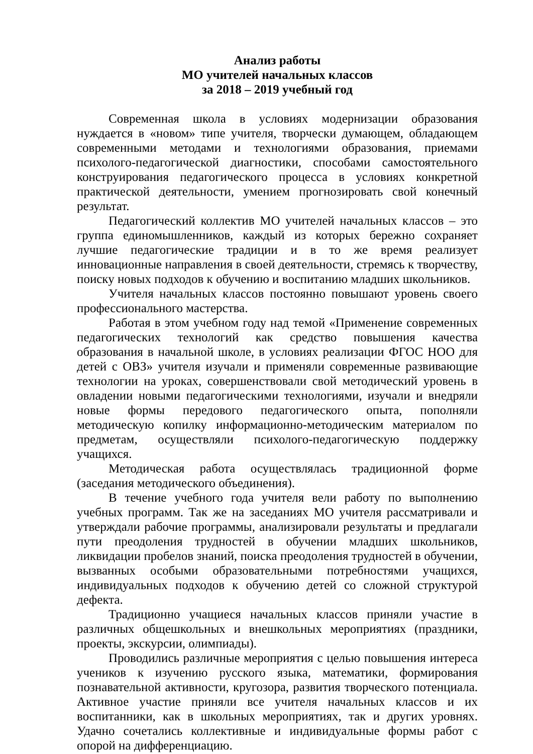Анализ работы
МО учителей начальных классов
за 2018 – 2019 учебный год
Современная школа в условиях модернизации образования нуждается в «новом» типе учителя, творчески думающем, обладающем современными методами и технологиями образования, приемами психолого-педагогической диагностики, способами самостоятельного конструирования педагогического процесса в условиях конкретной практической деятельности, умением прогнозировать свой конечный результат.
Педагогический коллектив МО учителей начальных классов – это группа единомышленников, каждый из которых бережно сохраняет лучшие педагогические традиции и в то же время реализует инновационные направления в своей деятельности, стремясь к творчеству, поиску новых подходов к обучению и воспитанию младших школьников.
Учителя начальных классов постоянно повышают уровень своего профессионального мастерства.
Работая в этом учебном году над темой «Применение современных педагогических технологий как средство повышения качества образования в начальной школе, в условиях реализации ФГОС НОО для детей с ОВЗ» учителя изучали и применяли современные развивающие технологии на уроках, совершенствовали свой методический уровень в овладении новыми педагогическими технологиями, изучали и внедряли новые формы передового педагогического опыта, пополняли методическую копилку информационно-методическим материалом по предметам, осуществляли психолого-педагогическую поддержку учащихся.
Методическая работа осуществлялась традиционной форме (заседания методического объединения).
В течение учебного года учителя вели работу по выполнению учебных программ. Так же на заседаниях МО учителя рассматривали и утверждали рабочие программы, анализировали результаты и предлагали пути преодоления трудностей в обучении младших школьников, ликвидации пробелов знаний, поиска преодоления трудностей в обучении, вызванных особыми образовательными потребностями учащихся, индивидуальных подходов к обучению детей со сложной структурой дефекта.
Традиционно учащиеся начальных классов приняли участие в различных общешкольных и внешкольных мероприятиях (праздники, проекты, экскурсии, олимпиады).
Проводились различные мероприятия с целью повышения интереса учеников к изучению русского языка, математики, формирования познавательной активности, кругозора, развития творческого потенциала. Активное участие приняли все учителя начальных классов и их воспитанники, как в школьных мероприятиях, так и других уровнях. Удачно сочетались коллективные и индивидуальные формы работ с опорой на дифференциацию.